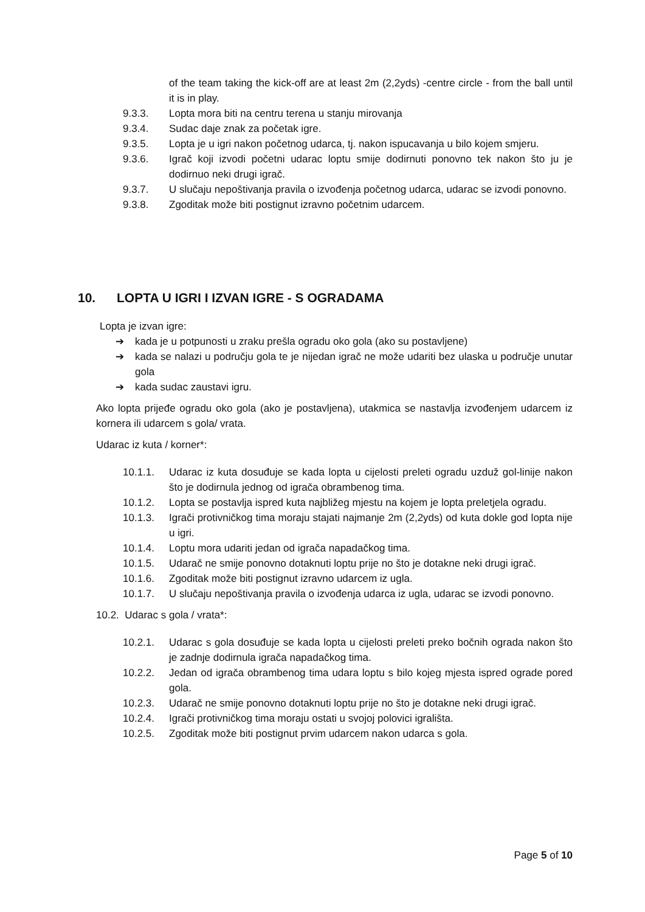of the team taking the kick-off are at least 2m (2,2yds) -centre circle - from the ball until it is in play.
9.3.3. Lopta mora biti na centru terena u stanju mirovanja
9.3.4. Sudac daje znak za početak igre.
9.3.5. Lopta je u igri nakon početnog udarca, tj. nakon ispucavanja u bilo kojem smjeru.
9.3.6. Igrač koji izvodi početni udarac loptu smije dodirnuti ponovno tek nakon što ju je dodirnuo neki drugi igrač.
9.3.7. U slučaju nepoštivanja pravila o izvođenja početnog udarca, udarac se izvodi ponovno.
9.3.8. Zgoditak može biti postignut izravno početnim udarcem.
10. LOPTA U IGRI I IZVAN IGRE - S OGRADAMA
Lopta je izvan igre:
➔ kada je u potpunosti u zraku prešla ogradu oko gola (ako su postavljene)
➔ kada se nalazi u području gola te je nijedan igrač ne može udariti bez ulaska u područje unutar gola
➔ kada sudac zaustavi igru.
Ako lopta prijeđe ogradu oko gola (ako je postavljena), utakmica se nastavlja izvođenjem udarcem iz kornera ili udarcem s gola/ vrata.
Udarac iz kuta / korner*:
10.1.1. Udarac iz kuta dosuđuje se kada lopta u cijelosti preleti ogradu uzduž gol-linije nakon što je dodirnula jednog od igrača obrambenog tima.
10.1.2. Lopta se postavlja ispred kuta najbližeg mjestu na kojem je lopta preletjela ogradu.
10.1.3. Igrači protivničkog tima moraju stajati najmanje 2m (2,2yds) od kuta dokle god lopta nije u igri.
10.1.4. Loptu mora udariti jedan od igrača napadačkog tima.
10.1.5. Udarač ne smije ponovno dotaknuti loptu prije no što je dotakne neki drugi igrač.
10.1.6. Zgoditak može biti postignut izravno udarcem iz ugla.
10.1.7. U slučaju nepoštivanja pravila o izvođenja udarca iz ugla, udarac se izvodi ponovno.
10.2. Udarac s gola / vrata*:
10.2.1. Udarac s gola dosuđuje se kada lopta u cijelosti preleti preko bočnih ograda nakon što je zadnje dodirnula igrača napadačkog tima.
10.2.2. Jedan od igrača obrambenog tima udara loptu s bilo kojeg mjesta ispred ograde pored gola.
10.2.3. Udarač ne smije ponovno dotaknuti loptu prije no što je dotakne neki drugi igrač.
10.2.4. Igrači protivničkog tima moraju ostati u svojoj polovici igrališta.
10.2.5. Zgoditak može biti postignut prvim udarcem nakon udarca s gola.
Page 5 of 10